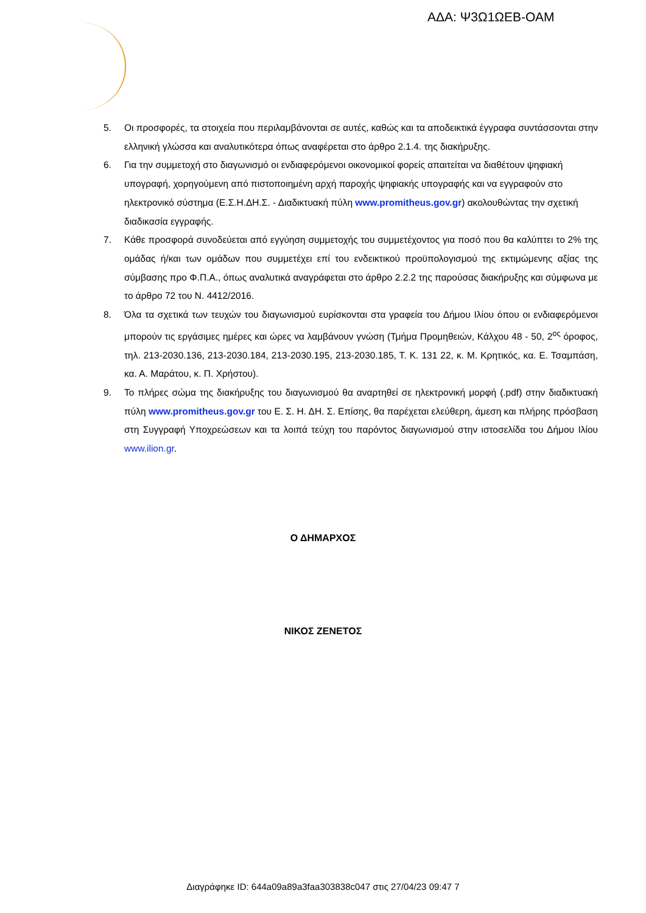ΑΔΑ: Ψ3Ω1ΩΕΒ-ΟΑΜ
5. Οι προσφορές, τα στοιχεία που περιλαμβάνονται σε αυτές, καθώς και τα αποδεικτικά έγγραφα συντάσσονται στην ελληνική γλώσσα και αναλυτικότερα όπως αναφέρεται στο άρθρο 2.1.4. της διακήρυξης.
6. Για την συμμετοχή στο διαγωνισμό οι ενδιαφερόμενοι οικονομικοί φορείς απαιτείται να διαθέτουν ψηφιακή υπογραφή, χορηγούμενη από πιστοποιημένη αρχή παροχής ψηφιακής υπογραφής και να εγγραφούν στο ηλεκτρονικό σύστημα (Ε.Σ.Η.ΔΗ.Σ. - Διαδικτυακή πύλη www.promitheus.gov.gr) ακολουθώντας την σχετική διαδικασία εγγραφής.
7. Κάθε προσφορά συνοδεύεται από εγγύηση συμμετοχής του συμμετέχοντος για ποσό που θα καλύπτει το 2% της ομάδας ή/και των ομάδων που συμμετέχει επί του ενδεικτικού προϋπολογισμού της εκτιμώμενης αξίας της σύμβασης προ Φ.Π.Α., όπως αναλυτικά αναγράφεται στο άρθρο 2.2.2 της παρούσας διακήρυξης και σύμφωνα με το άρθρο 72 του Ν. 4412/2016.
8. Όλα τα σχετικά των τευχών του διαγωνισμού ευρίσκονται στα γραφεία του Δήμου Ιλίου όπου οι ενδιαφερόμενοι μπορούν τις εργάσιμες ημέρες και ώρες να λαμβάνουν γνώση (Τμήμα Προμηθειών, Κάλχου 48 - 50, 2<sup>ος</sup> όροφος, τηλ. 213-2030.136, 213-2030.184, 213-2030.195, 213-2030.185, Τ. Κ. 131 22, κ. Μ. Κρητικός, κα. Ε. Τσαμπάση, κα. Α. Μαράτου, κ. Π. Χρήστου).
9. Το πλήρες σώμα της διακήρυξης του διαγωνισμού θα αναρτηθεί σε ηλεκτρονική μορφή (.pdf) στην διαδικτυακή πύλη www.promitheus.gov.gr του Ε. Σ. Η. ΔΗ. Σ. Επίσης, θα παρέχεται ελεύθερη, άμεση και πλήρης πρόσβαση στη Συγγραφή Υποχρεώσεων και τα λοιπά τεύχη του παρόντος διαγωνισμού στην ιστοσελίδα του Δήμου Ιλίου www.ilion.gr.
Ο ΔΗΜΑΡΧΟΣ
ΝΙΚΟΣ ΖΕΝΕΤΟΣ
Διαγράφηκε ID: 644a09a89a3faa303838c047 στις 27/04/23 09:47 7